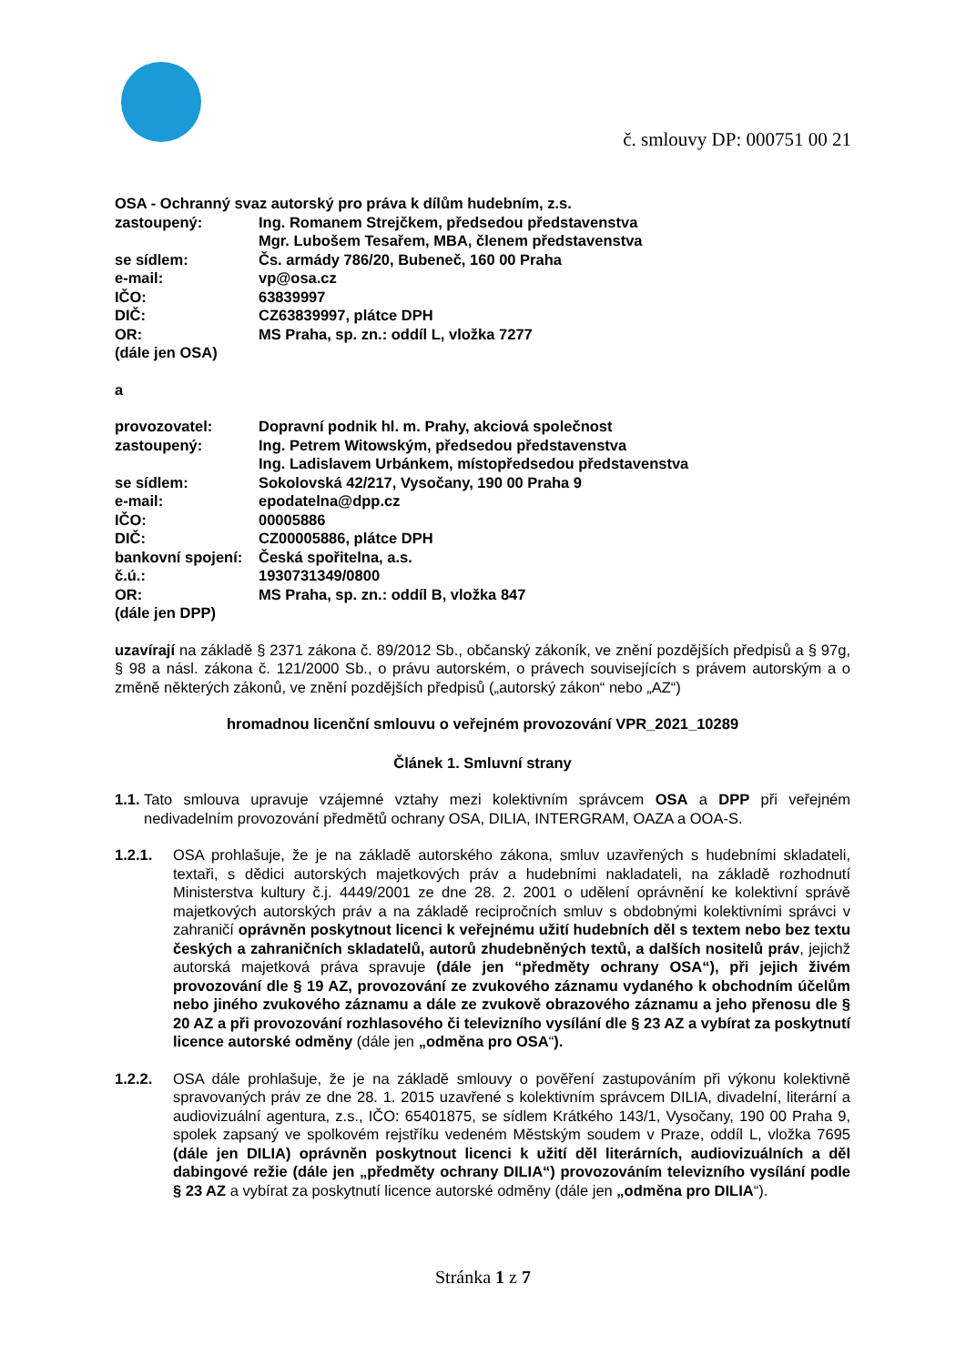č. smlouvy DP: 000751 00 21
OSA - Ochranný svaz autorský pro práva k dílům hudebním, z.s.
zastoupený: Ing. Romanem Strejčkem, předsedou představenstva
Mgr. Lubošem Tesařem, MBA, členem představenstva
se sídlem: Čs. armády 786/20, Bubeneč, 160 00 Praha
e-mail: vp@osa.cz
IČO: 63839997
DIČ: CZ63839997, plátce DPH
OR: MS Praha, sp. zn.: oddíl L, vložka 7277
(dále jen OSA)
a
provozovatel: Dopravní podnik hl. m. Prahy, akciová společnost
zastoupený: Ing. Petrem Witowským, předsedou představenstva
Ing. Ladislavem Urbánkem, místopředsedou představenstva
se sídlem: Sokolovská 42/217, Vysočany, 190 00 Praha 9
e-mail: epodatelna@dpp.cz
IČO: 00005886
DIČ: CZ00005886, plátce DPH
bankovní spojení: Česká spořitelna, a.s.
č.ú.: 1930731349/0800
OR: MS Praha, sp. zn.: oddíl B, vložka 847
(dále jen DPP)
uzavírají na základě § 2371 zákona č. 89/2012 Sb., občanský zákoník, ve znění pozdějších předpisů a § 97g, § 98 a násl. zákona č. 121/2000 Sb., o právu autorském, o právech souvisejících s právem autorským a o změně některých zákonů, ve znění pozdějších předpisů („autorský zákon“ nebo „AZ“)
hromadnou licenční smlouvu o veřejném provozování VPR_2021_10289
Článek 1. Smluvní strany
1.1.
Tato smlouva upravuje vzájemné vztahy mezi kolektivním správcem OSA a DPP při veřejném nedivadelním provozování předmětů ochrany OSA, DILIA, INTERGRAM, OAZA a OOA-S.
1.2.1. OSA prohlašuje, že je na základě autorského zákona, smluv uzavřených s hudebními skladateli, textaři, s dědici autorských majetkových práv a hudebními nakladateli, na základě rozhodnutí Ministerstva kultury č.j. 4449/2001 ze dne 28. 2. 2001 o udělení oprávnění ke kolektivní správě majetkových autorských práv a na základě recipročních smluv s obdobnými kolektivními správci v zahraničí oprávněn poskytnout licenci k veřejnému užití hudebních děl s textem nebo bez textu českých a zahraničních skladatelů, autorů zhudebněných textů, a dalších nositelů práv, jejichž autorská majetková práva spravuje (dále jen “předměty ochrany OSA“), při jejich živém provozování dle § 19 AZ, provozování ze zvukového záznamu vydaného k obchodním účelům nebo jiného zvukového záznamu a dále ze zvukově obrazového záznamu a jeho přenosu dle § 20 AZ a při provozování rozhlasového či televizního vysílání dle § 23 AZ a vybírat za poskytnutí licence autorské odměny (dále jen „odměna pro OSA“).
1.2.2. OSA dále prohlašuje, že je na základě smlouvy o pověření zastupováním při výkonu kolektivně spravovaných práv ze dne 28. 1. 2015 uzavřené s kolektivním správcem DILIA, divadelní, literární a audiovizuální agentura, z.s., IČO: 65401875, se sídlem Krátkého 143/1, Vysočany, 190 00 Praha 9, spolek zapsaný ve spolkovém rejstříku vedeném Městským soudem v Praze, oddíl L, vložka 7695 (dále jen DILIA) oprávněn poskytnout licenci k užití děl literárních, audiovizuálních a děl dabingové režie (dále jen „předměty ochrany DILIA“) provozováním televizního vysílání podle § 23 AZ a vybírat za poskytnutí licence autorské odměny (dále jen „odměna pro DILIA“).
Stránka 1 z 7